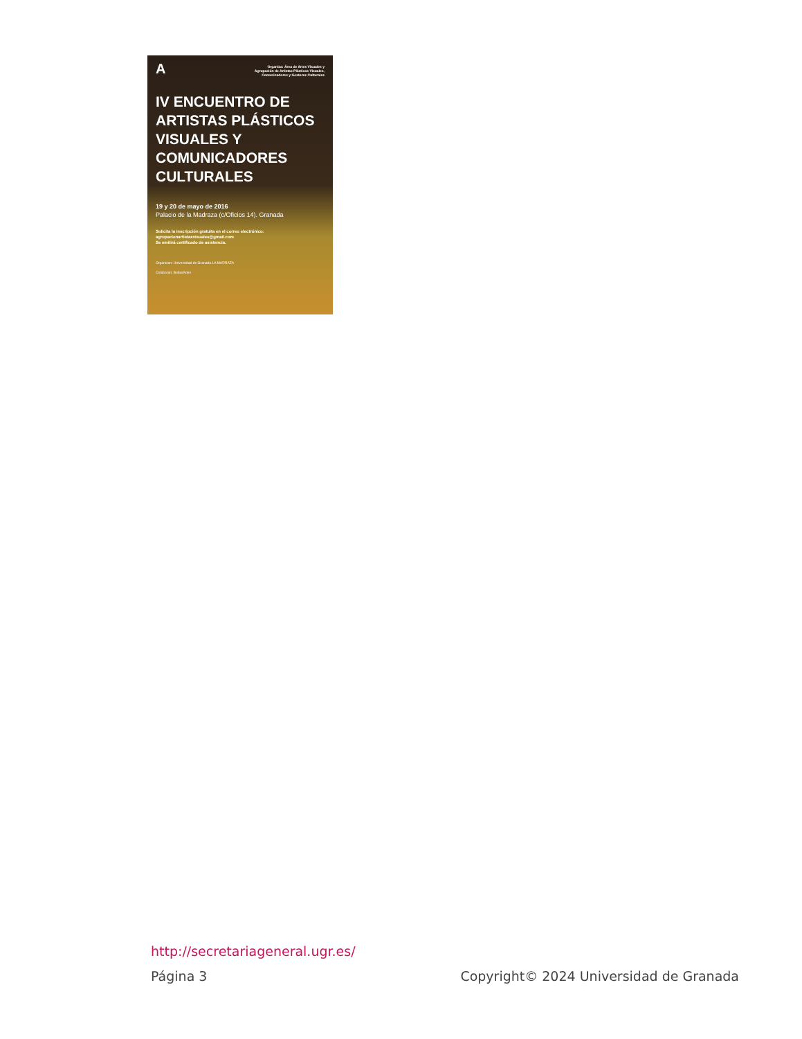A
Organiza: Área de Artes Visuales y
Agrupación de Artistas Plásticos Visuales,
Comunicadores y Gestores Culturales
IV ENCUENTRO DE ARTISTAS PLÁSTICOS VISUALES Y COMUNICADORES CULTURALES
19 y 20 de mayo de 2016
Palacio de la Madraza (c/Oficios 14). Granada
Solicita la inscripción gratuita en el correo electrónico:
agrupacionartistasvisuales@gmail.com
Se emitirá certificado de asistencia.
Organizan: Universidad de Granada LA MADRAZA
Colaboran: BellasArtes
http://secretariageneral.ugr.es/
Página 3 Copyright© 2024 Universidad de Granada